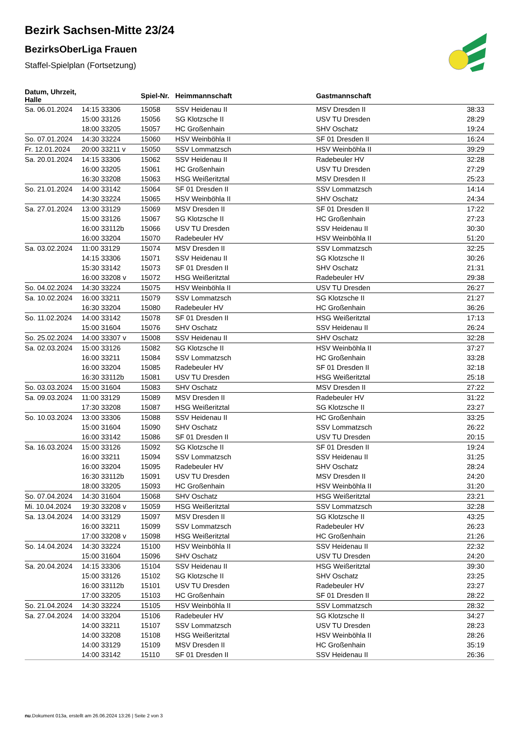Bezirk Sachsen-Mitte 23/24
BezirksOberLiga Frauen
Staffel-Spielplan (Fortsetzung)
| Datum, Uhrzeit, Halle | | Spiel-Nr. | Heimmannschaft | Gastmannschaft | |
| --- | --- | --- | --- | --- | --- |
| Sa. 06.01.2024 | 14:15 33306 | 15058 | SSV Heidenau II | MSV Dresden II | 38:33 |
| | 15:00 33126 | 15056 | SG Klotzsche II | USV TU Dresden | 28:29 |
| | 18:00 33205 | 15057 | HC Großenhain | SHV Oschatz | 19:24 |
| So. 07.01.2024 | 14:30 33224 | 15060 | HSV Weinböhla II | SF 01 Dresden II | 16:24 |
| Fr. 12.01.2024 | 20:00 33211 v | 15050 | SSV Lommatzsch | HSV Weinböhla II | 39:29 |
| Sa. 20.01.2024 | 14:15 33306 | 15062 | SSV Heidenau II | Radebeuler HV | 32:28 |
| | 16:00 33205 | 15061 | HC Großenhain | USV TU Dresden | 27:29 |
| | 16:30 33208 | 15063 | HSG Weißeritztal | MSV Dresden II | 25:23 |
| So. 21.01.2024 | 14:00 33142 | 15064 | SF 01 Dresden II | SSV Lommatzsch | 14:14 |
| | 14:30 33224 | 15065 | HSV Weinböhla II | SHV Oschatz | 24:34 |
| Sa. 27.01.2024 | 13:00 33129 | 15069 | MSV Dresden II | SF 01 Dresden II | 17:22 |
| | 15:00 33126 | 15067 | SG Klotzsche II | HC Großenhain | 27:23 |
| | 16:00 33112b | 15066 | USV TU Dresden | SSV Heidenau II | 30:30 |
| | 16:00 33204 | 15070 | Radebeuler HV | HSV Weinböhla II | 51:20 |
| Sa. 03.02.2024 | 11:00 33129 | 15074 | MSV Dresden II | SSV Lommatzsch | 32:25 |
| | 14:15 33306 | 15071 | SSV Heidenau II | SG Klotzsche II | 30:26 |
| | 15:30 33142 | 15073 | SF 01 Dresden II | SHV Oschatz | 21:31 |
| | 16:00 33208 v | 15072 | HSG Weißeritztal | Radebeuler HV | 29:38 |
| So. 04.02.2024 | 14:30 33224 | 15075 | HSV Weinböhla II | USV TU Dresden | 26:27 |
| Sa. 10.02.2024 | 16:00 33211 | 15079 | SSV Lommatzsch | SG Klotzsche II | 21:27 |
| | 16:30 33204 | 15080 | Radebeuler HV | HC Großenhain | 36:26 |
| So. 11.02.2024 | 14:00 33142 | 15078 | SF 01 Dresden II | HSG Weißeritztal | 17:13 |
| | 15:00 31604 | 15076 | SHV Oschatz | SSV Heidenau II | 26:24 |
| So. 25.02.2024 | 14:00 33307 v | 15008 | SSV Heidenau II | SHV Oschatz | 32:28 |
| Sa. 02.03.2024 | 15:00 33126 | 15082 | SG Klotzsche II | HSV Weinböhla II | 37:27 |
| | 16:00 33211 | 15084 | SSV Lommatzsch | HC Großenhain | 33:28 |
| | 16:00 33204 | 15085 | Radebeuler HV | SF 01 Dresden II | 32:18 |
| | 16:30 33112b | 15081 | USV TU Dresden | HSG Weißeritztal | 25:18 |
| So. 03.03.2024 | 15:00 31604 | 15083 | SHV Oschatz | MSV Dresden II | 27:22 |
| Sa. 09.03.2024 | 11:00 33129 | 15089 | MSV Dresden II | Radebeuler HV | 31:22 |
| | 17:30 33208 | 15087 | HSG Weißeritztal | SG Klotzsche II | 23:27 |
| So. 10.03.2024 | 13:00 33306 | 15088 | SSV Heidenau II | HC Großenhain | 33:25 |
| | 15:00 31604 | 15090 | SHV Oschatz | SSV Lommatzsch | 26:22 |
| | 16:00 33142 | 15086 | SF 01 Dresden II | USV TU Dresden | 20:15 |
| Sa. 16.03.2024 | 15:00 33126 | 15092 | SG Klotzsche II | SF 01 Dresden II | 19:24 |
| | 16:00 33211 | 15094 | SSV Lommatzsch | SSV Heidenau II | 31:25 |
| | 16:00 33204 | 15095 | Radebeuler HV | SHV Oschatz | 28:24 |
| | 16:30 33112b | 15091 | USV TU Dresden | MSV Dresden II | 24:20 |
| | 18:00 33205 | 15093 | HC Großenhain | HSV Weinböhla II | 31:20 |
| So. 07.04.2024 | 14:30 31604 | 15068 | SHV Oschatz | HSG Weißeritztal | 23:21 |
| Mi. 10.04.2024 | 19:30 33208 v | 15059 | HSG Weißeritztal | SSV Lommatzsch | 32:28 |
| Sa. 13.04.2024 | 14:00 33129 | 15097 | MSV Dresden II | SG Klotzsche II | 43:25 |
| | 16:00 33211 | 15099 | SSV Lommatzsch | Radebeuler HV | 26:23 |
| | 17:00 33208 v | 15098 | HSG Weißeritztal | HC Großenhain | 21:26 |
| So. 14.04.2024 | 14:30 33224 | 15100 | HSV Weinböhla II | SSV Heidenau II | 22:32 |
| | 15:00 31604 | 15096 | SHV Oschatz | USV TU Dresden | 24:20 |
| Sa. 20.04.2024 | 14:15 33306 | 15104 | SSV Heidenau II | HSG Weißeritztal | 39:30 |
| | 15:00 33126 | 15102 | SG Klotzsche II | SHV Oschatz | 23:25 |
| | 16:00 33112b | 15101 | USV TU Dresden | Radebeuler HV | 23:27 |
| | 17:00 33205 | 15103 | HC Großenhain | SF 01 Dresden II | 28:22 |
| So. 21.04.2024 | 14:30 33224 | 15105 | HSV Weinböhla II | SSV Lommatzsch | 28:32 |
| Sa. 27.04.2024 | 14:00 33204 | 15106 | Radebeuler HV | SG Klotzsche II | 34:27 |
| | 14:00 33211 | 15107 | SSV Lommatzsch | USV TU Dresden | 28:23 |
| | 14:00 33208 | 15108 | HSG Weißeritztal | HSV Weinböhla II | 28:26 |
| | 14:00 33129 | 15109 | MSV Dresden II | HC Großenhain | 35:19 |
| | 14:00 33142 | 15110 | SF 01 Dresden II | SSV Heidenau II | 26:36 |
nu.Dokument 013a, erstellt am 26.06.2024 13:26 | Seite 2 von 3